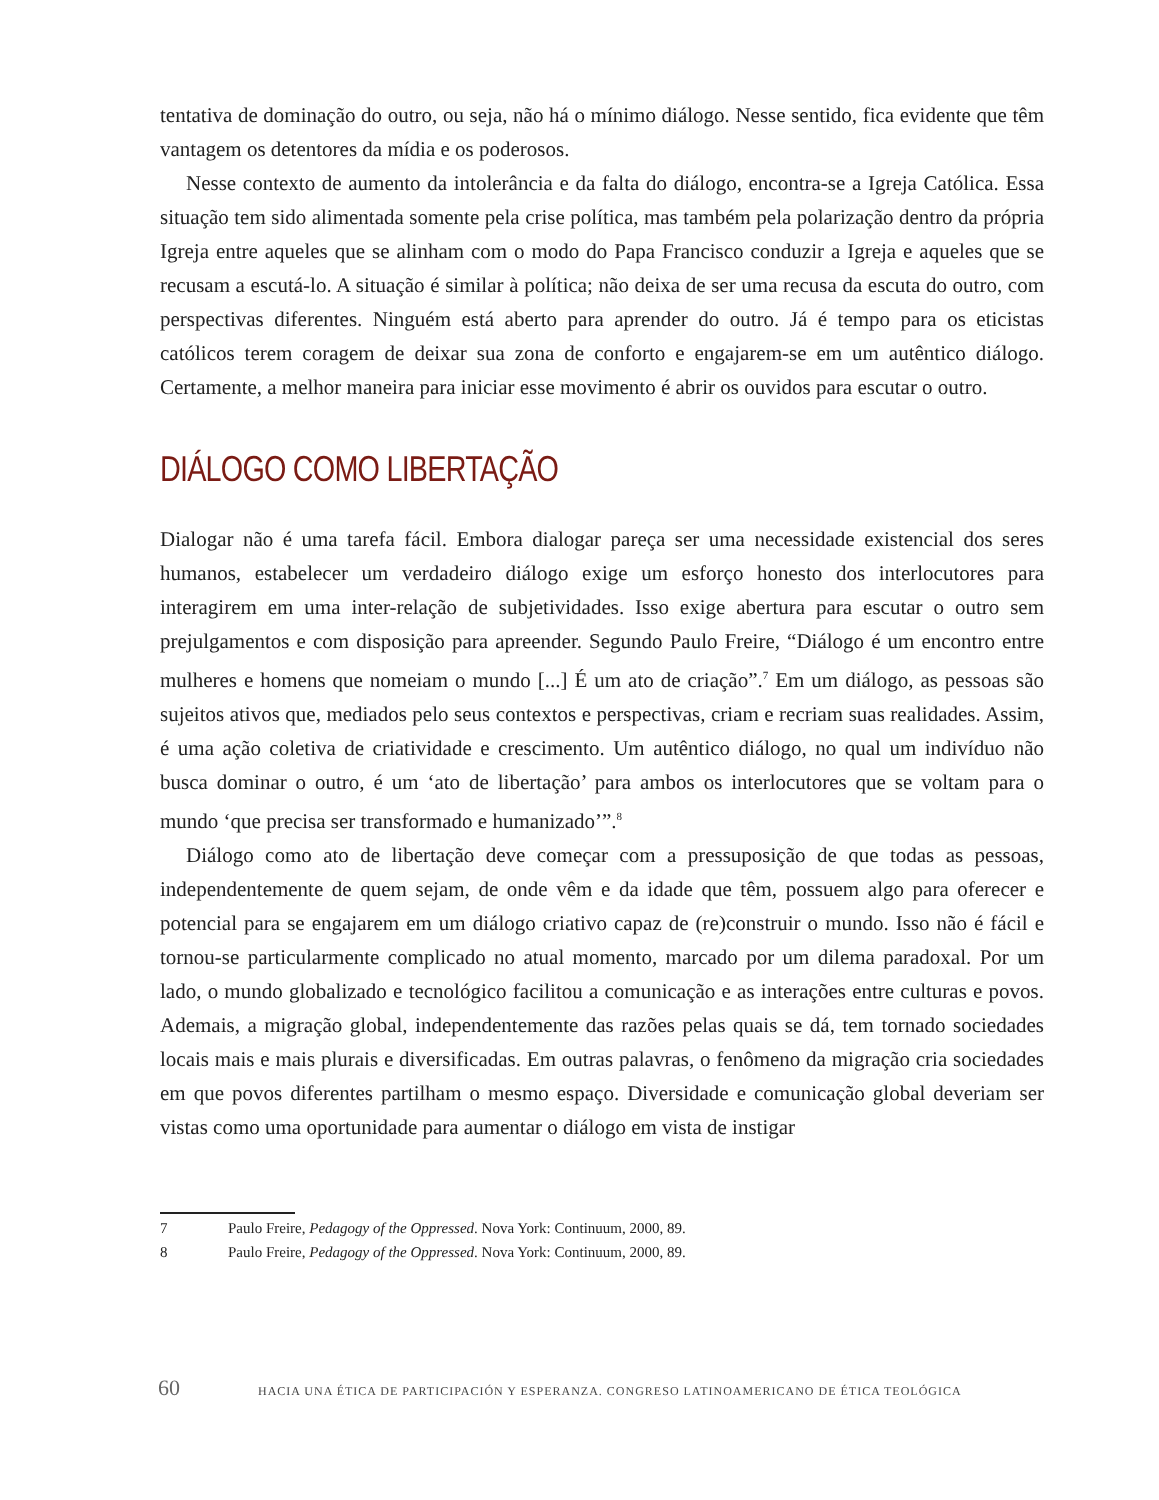tentativa de dominação do outro, ou seja, não há o mínimo diálogo. Nesse sentido, fica evidente que têm vantagem os detentores da mídia e os poderosos.
Nesse contexto de aumento da intolerância e da falta do diálogo, encontra-se a Igreja Católica. Essa situação tem sido alimentada somente pela crise política, mas também pela polarização dentro da própria Igreja entre aqueles que se alinham com o modo do Papa Francisco conduzir a Igreja e aqueles que se recusam a escutá-lo. A situação é similar à política; não deixa de ser uma recusa da escuta do outro, com perspectivas diferentes. Ninguém está aberto para aprender do outro. Já é tempo para os eticistas católicos terem coragem de deixar sua zona de conforto e engajarem-se em um autêntico diálogo. Certamente, a melhor maneira para iniciar esse movimento é abrir os ouvidos para escutar o outro.
DIÁLOGO COMO LIBERTAÇÃO
Dialogar não é uma tarefa fácil. Embora dialogar pareça ser uma necessidade existencial dos seres humanos, estabelecer um verdadeiro diálogo exige um esforço honesto dos interlocutores para interagirem em uma inter-relação de subjetividades. Isso exige abertura para escutar o outro sem prejulgamentos e com disposição para apreender. Segundo Paulo Freire, “Diálogo é um encontro entre mulheres e homens que nomeiam o mundo [...] É um ato de criação”.<sup>7</sup> Em um diálogo, as pessoas são sujeitos ativos que, mediados pelo seus contextos e perspectivas, criam e recriam suas realidades. Assim, é uma ação coletiva de criatividade e crescimento. Um autêntico diálogo, no qual um indivíduo não busca dominar o outro, é um ‘ato de libertação’ para ambos os interlocutores que se voltam para o mundo ‘que precisa ser transformado e humanizado’”.<sup>8</sup>
Diálogo como ato de libertação deve começar com a pressuposição de que todas as pessoas, independentemente de quem sejam, de onde vêm e da idade que têm, possuem algo para oferecer e potencial para se engajarem em um diálogo criativo capaz de (re)construir o mundo. Isso não é fácil e tornou-se particularmente complicado no atual momento, marcado por um dilema paradoxal. Por um lado, o mundo globalizado e tecnológico facilitou a comunicação e as interações entre culturas e povos. Ademais, a migração global, independentemente das razões pelas quais se dá, tem tornado sociedades locais mais e mais plurais e diversificadas. Em outras palavras, o fenômeno da migração cria sociedades em que povos diferentes partilham o mesmo espaço. Diversidade e comunicação global deveriam ser vistas como uma oportunidade para aumentar o diálogo em vista de instigar
7 Paulo Freire, Pedagogy of the Oppressed. Nova York: Continuum, 2000, 89.
8 Paulo Freire, Pedagogy of the Oppressed. Nova York: Continuum, 2000, 89.
60 HACIA UNA ÉTICA DE PARTICIPACIÓN Y ESPERANZA. CONGRESO LATINOAMERICANO DE ÉTICA TEOLÓGICA